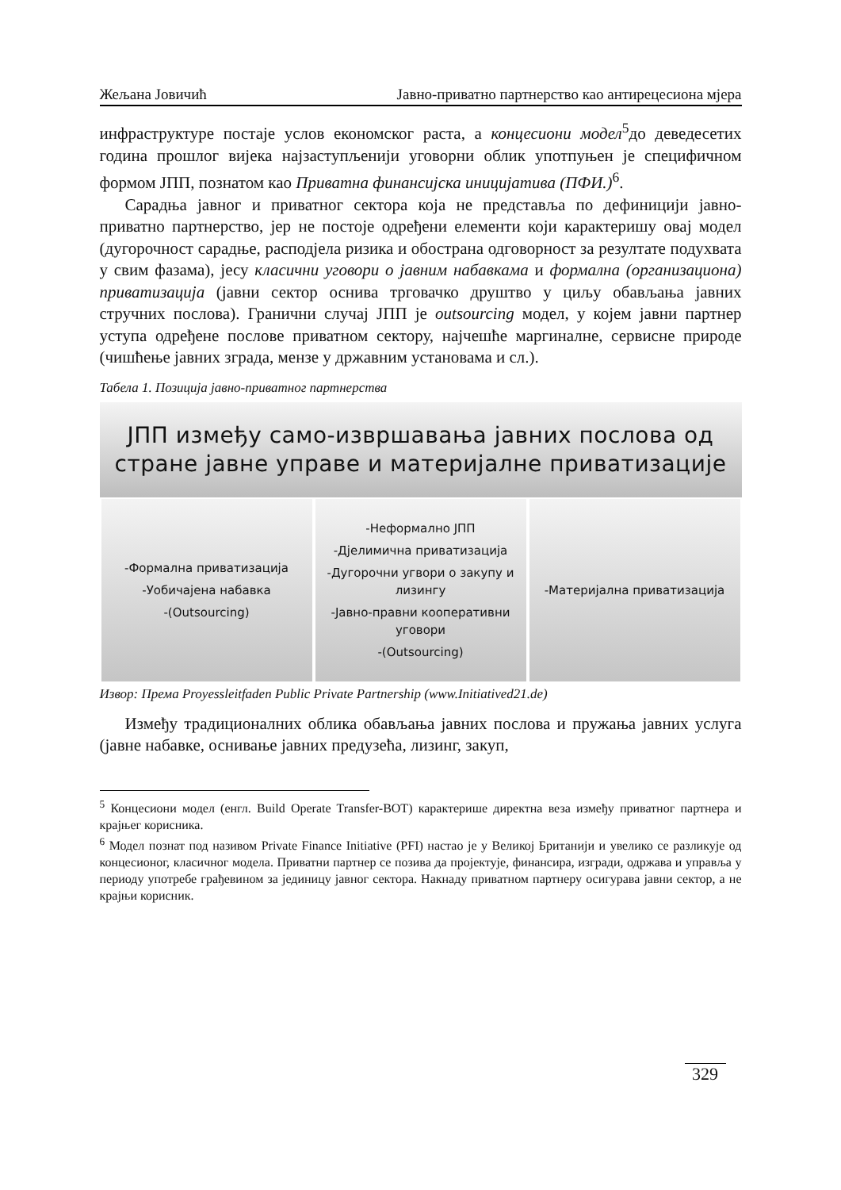Жељана Јовичић Јавно-приватно партнерство као антирецесиона мјера
инфраструктуре постаје услов економског раста, а концесиони модел<sup>5</sup>до деведесетих година прошлог вијека најзаступљенији уговорни облик употпуњен је специфичном формом ЈПП, познатом као Приватна финансијска иницијатива (ПФИ.)<sup>6</sup>.
Сарадња јавног и приватног сектора која не представља по дефиницији јавно-приватно партнерство, јер не постоје одређени елементи који карактеришу овај модел (дугорочност сарадње, расподјела ризика и обострана одговорност за резултате подухвата у свим фазама), јесу класични уговори о јавним набавкама и формална (организациона) приватизација (јавни сектор оснива трговачко друштво у циљу обављања јавних стручних послова). Гранични случај ЈПП је outsourcing модел, у којем јавни партнер уступа одређене послове приватном сектору, најчешће маргиналне, сервисне природе (чишћење јавних зграда, мензе у државним установама и сл.).
Табела 1. Позиција јавно-приватног партнерства
| ЈПП између само-извршавања јавних послова од стране јавне управе и материјалне приватизације | | |
| --- | --- | --- |
| -Формална приватизација -Уобичајена набавка -(Outsourcing) | -Неформално ЈПП -Дјелимична приватизација -Дугорочни угвори о закупу и лизингу -Јавно-правни кооперативни уговори -(Outsourcing) | -Материјална приватизација |
Извор: Према Proyessleitfaden Public Private Partnership (www.Initiatived21.de)
Између традиционалних облика обављања јавних послова и пружања јавних услуга (јавне набавке, оснивање јавних предузећа, лизинг, закуп,
<sup>5</sup> Концесиони модел (енгл. Build Operate Transfer-BOT) карактерише директна веза између приватног партнера и крајњег корисника.
<sup>6</sup> Модел познат под називом Private Finance Initiative (PFI) настао је у Великој Британији и увелико се разликује од концесионог, класичног модела. Приватни партнер се позива да пројектује, финансира, изгради, одржава и управља у периоду употребе грађевином за јединицу јавног сектора. Накнаду приватном партнеру осигурава јавни сектор, а не крајњи корисник.
329